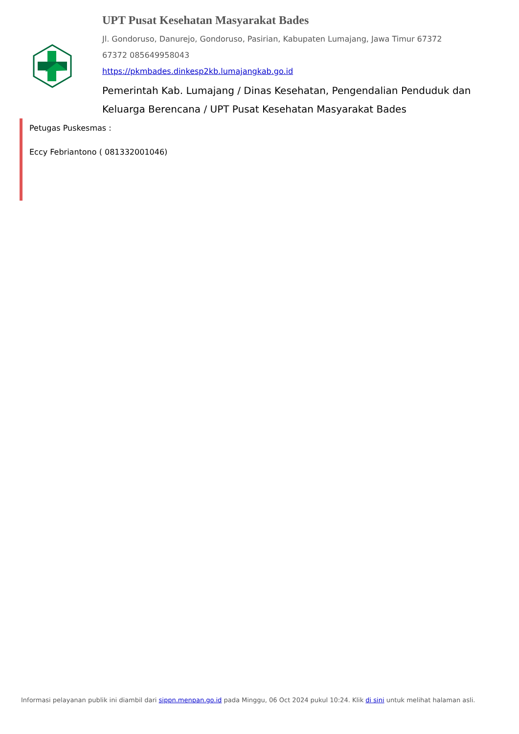UPT Pusat Kesehatan Masyarakat Bades
Jl. Gondoruso, Danurejo, Gondoruso, Pasirian, Kabupaten Lumajang, Jawa Timur 67372
67372 085649958043
https://pkmbades.dinkesp2kb.lumajangkab.go.id
Pemerintah Kab. Lumajang / Dinas Kesehatan, Pengendalian Penduduk dan Keluarga Berencana / UPT Pusat Kesehatan Masyarakat Bades
Petugas Puskesmas :
Eccy Febriantono ( 081332001046)
Informasi pelayanan publik ini diambil dari sippn.menpan.go.id pada Minggu, 06 Oct 2024 pukul 10:24. Klik di sini untuk melihat halaman asli.